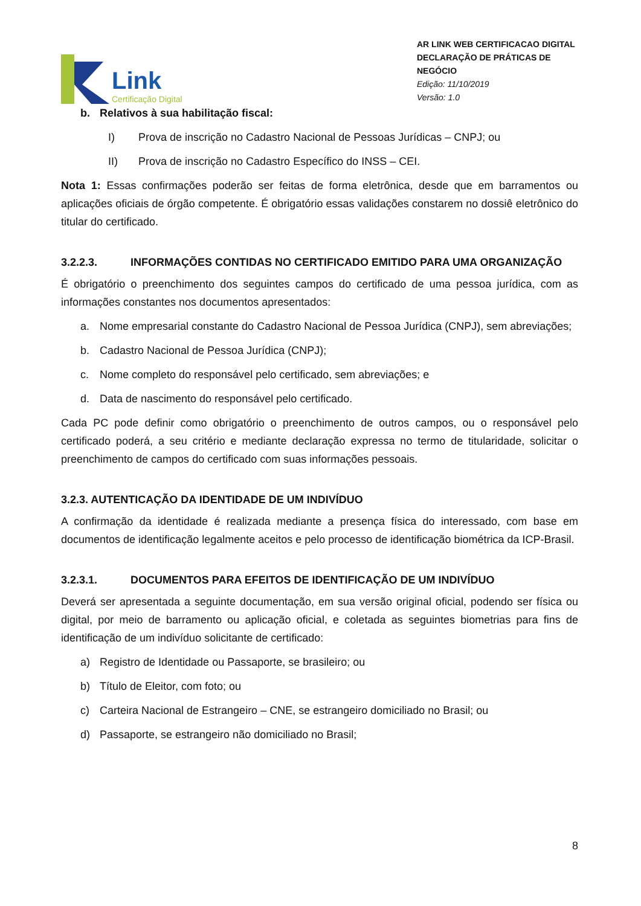Link
Certificação Digital
AR LINK WEB CERTIFICACAO DIGITAL
DECLARAÇÃO DE PRÁTICAS DE NEGÓCIO
Edição: 11/10/2019
Versão: 1.0
b. Relativos à sua habilitação fiscal:
I) Prova de inscrição no Cadastro Nacional de Pessoas Jurídicas – CNPJ; ou
II) Prova de inscrição no Cadastro Específico do INSS – CEI.
Nota 1: Essas confirmações poderão ser feitas de forma eletrônica, desde que em barramentos ou aplicações oficiais de órgão competente. É obrigatório essas validações constarem no dossiê eletrônico do titular do certificado.
3.2.2.3. INFORMAÇÕES CONTIDAS NO CERTIFICADO EMITIDO PARA UMA ORGANIZAÇÃO
É obrigatório o preenchimento dos seguintes campos do certificado de uma pessoa jurídica, com as informações constantes nos documentos apresentados:
a. Nome empresarial constante do Cadastro Nacional de Pessoa Jurídica (CNPJ), sem abreviações;
b. Cadastro Nacional de Pessoa Jurídica (CNPJ);
c. Nome completo do responsável pelo certificado, sem abreviações; e
d. Data de nascimento do responsável pelo certificado.
Cada PC pode definir como obrigatório o preenchimento de outros campos, ou o responsável pelo certificado poderá, a seu critério e mediante declaração expressa no termo de titularidade, solicitar o preenchimento de campos do certificado com suas informações pessoais.
3.2.3. AUTENTICAÇÃO DA IDENTIDADE DE UM INDIVÍDUO
A confirmação da identidade é realizada mediante a presença física do interessado, com base em documentos de identificação legalmente aceitos e pelo processo de identificação biométrica da ICP-Brasil.
3.2.3.1. DOCUMENTOS PARA EFEITOS DE IDENTIFICAÇÃO DE UM INDIVÍDUO
Deverá ser apresentada a seguinte documentação, em sua versão original oficial, podendo ser física ou digital, por meio de barramento ou aplicação oficial, e coletada as seguintes biometrias para fins de identificação de um indivíduo solicitante de certificado:
a) Registro de Identidade ou Passaporte, se brasileiro; ou
b) Título de Eleitor, com foto; ou
c) Carteira Nacional de Estrangeiro – CNE, se estrangeiro domiciliado no Brasil; ou
d) Passaporte, se estrangeiro não domiciliado no Brasil;
8